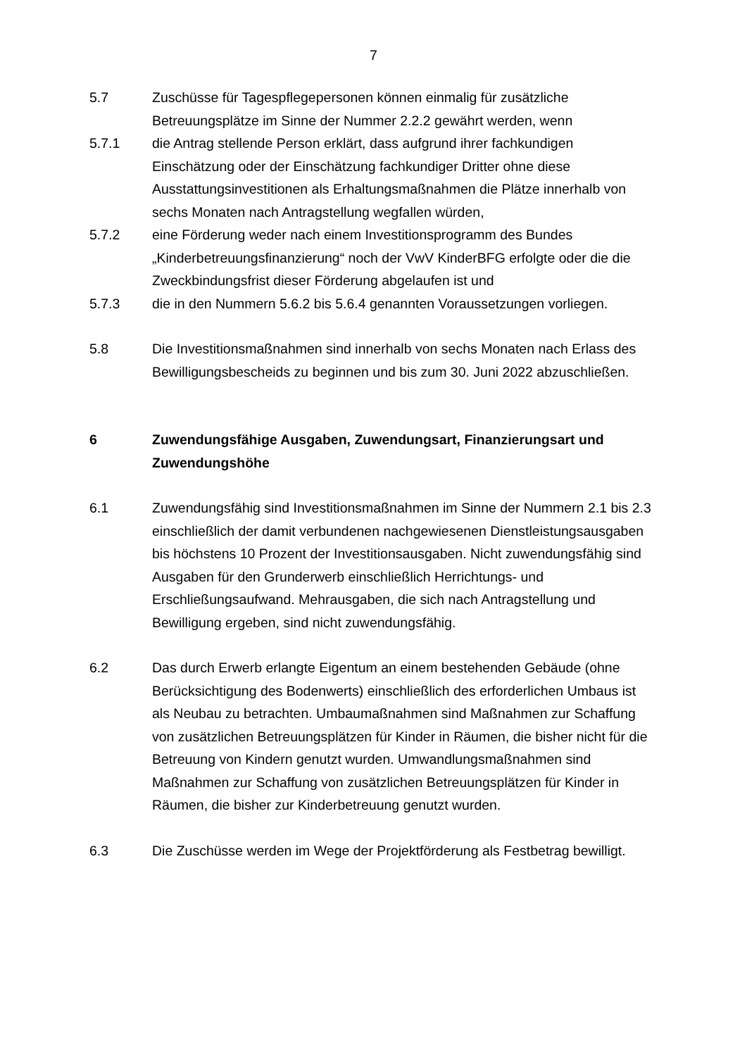7
5.7 Zuschüsse für Tagespflegepersonen können einmalig für zusätzliche Betreuungsplätze im Sinne der Nummer 2.2.2 gewährt werden, wenn
5.7.1 die Antrag stellende Person erklärt, dass aufgrund ihrer fachkundigen Einschätzung oder der Einschätzung fachkundiger Dritter ohne diese Ausstattungsinvestitionen als Erhaltungsmaßnahmen die Plätze innerhalb von sechs Monaten nach Antragstellung wegfallen würden,
5.7.2 eine Förderung weder nach einem Investitionsprogramm des Bundes „Kinderbetreuungsfinanzierung“ noch der VwV KinderBFG erfolgte oder die die Zweckbindungsfrist dieser Förderung abgelaufen ist und
5.7.3 die in den Nummern 5.6.2 bis 5.6.4 genannten Voraussetzungen vorliegen.
5.8 Die Investitionsmaßnahmen sind innerhalb von sechs Monaten nach Erlass des Bewilligungsbescheids zu beginnen und bis zum 30. Juni 2022 abzuschließen.
6 Zuwendungsfähige Ausgaben, Zuwendungsart, Finanzierungsart und Zuwendungshöhe
6.1 Zuwendungsfähig sind Investitionsmaßnahmen im Sinne der Nummern 2.1 bis 2.3 einschließlich der damit verbundenen nachgewiesenen Dienstleistungsausgaben bis höchstens 10 Prozent der Investitionsausgaben. Nicht zuwendungsfähig sind Ausgaben für den Grunderwerb einschließlich Herrichtungs- und Erschließungsaufwand. Mehrausgaben, die sich nach Antragstellung und Bewilligung ergeben, sind nicht zuwendungsfähig.
6.2 Das durch Erwerb erlangte Eigentum an einem bestehenden Gebäude (ohne Berücksichtigung des Bodenwerts) einschließlich des erforderlichen Umbaus ist als Neubau zu betrachten. Umbaumaßnahmen sind Maßnahmen zur Schaffung von zusätzlichen Betreuungsplätzen für Kinder in Räumen, die bisher nicht für die Betreuung von Kindern genutzt wurden. Umwandlungsmaßnahmen sind Maßnahmen zur Schaffung von zusätzlichen Betreuungsplätzen für Kinder in Räumen, die bisher zur Kinderbetreuung genutzt wurden.
6.3 Die Zuschüsse werden im Wege der Projektförderung als Festbetrag bewilligt.